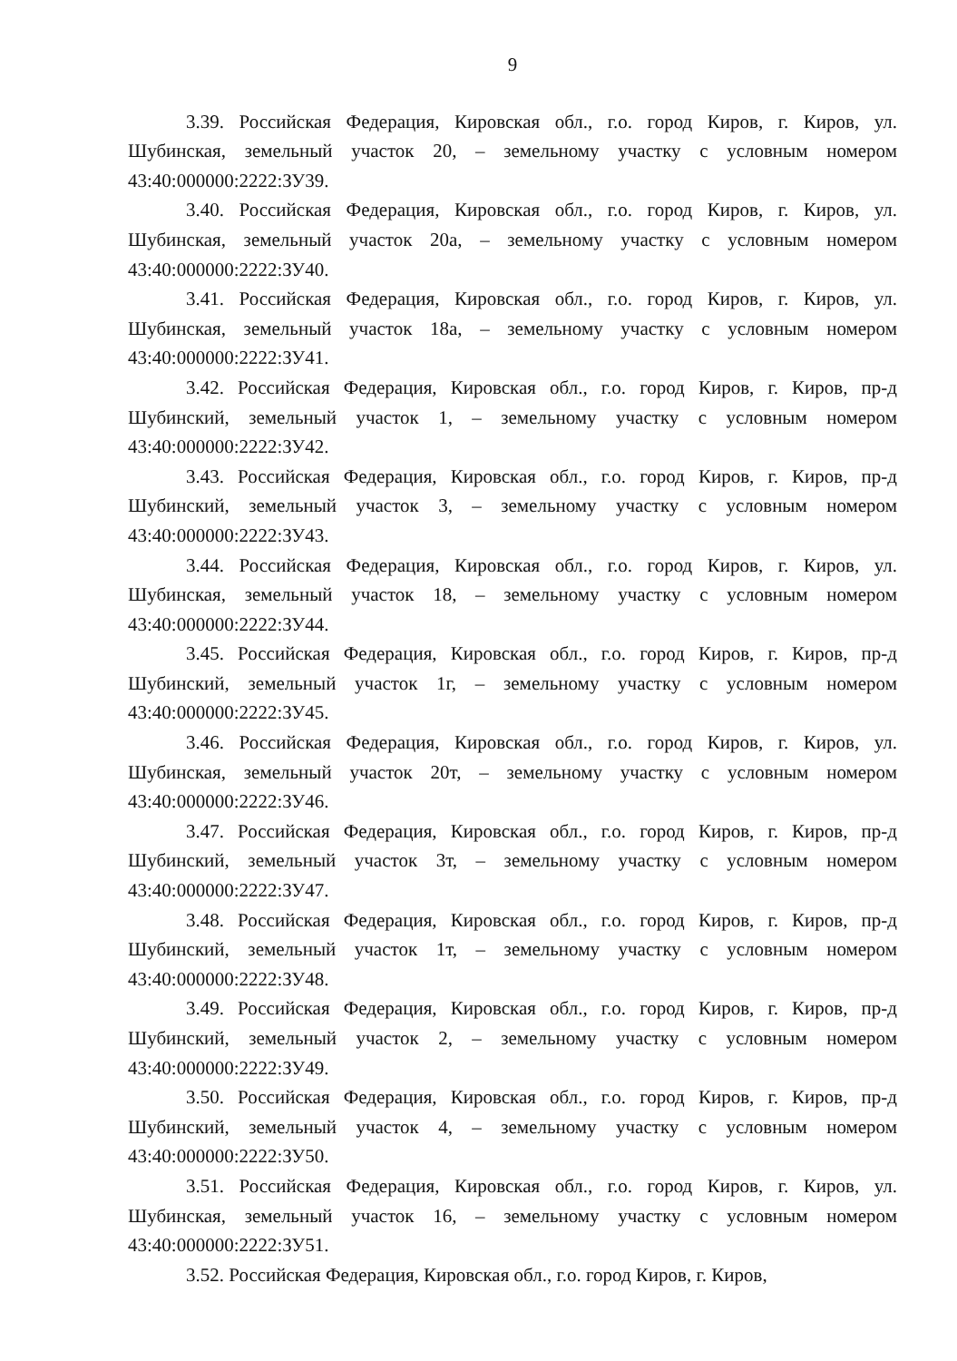9
3.39. Российская Федерация, Кировская обл., г.о. город Киров, г. Киров, ул. Шубинская, земельный участок 20, – земельному участку с условным номером 43:40:000000:2222:ЗУ39.
3.40. Российская Федерация, Кировская обл., г.о. город Киров, г. Киров, ул. Шубинская, земельный участок 20а, – земельному участку с условным номером 43:40:000000:2222:ЗУ40.
3.41. Российская Федерация, Кировская обл., г.о. город Киров, г. Киров, ул. Шубинская, земельный участок 18а, – земельному участку с условным номером 43:40:000000:2222:ЗУ41.
3.42. Российская Федерация, Кировская обл., г.о. город Киров, г. Киров, пр-д Шубинский, земельный участок 1, – земельному участку с условным номером 43:40:000000:2222:ЗУ42.
3.43. Российская Федерация, Кировская обл., г.о. город Киров, г. Киров, пр-д Шубинский, земельный участок 3, – земельному участку с условным номером 43:40:000000:2222:ЗУ43.
3.44. Российская Федерация, Кировская обл., г.о. город Киров, г. Киров, ул. Шубинская, земельный участок 18, – земельному участку с условным номером 43:40:000000:2222:ЗУ44.
3.45. Российская Федерация, Кировская обл., г.о. город Киров, г. Киров, пр-д Шубинский, земельный участок 1г, – земельному участку с условным номером 43:40:000000:2222:ЗУ45.
3.46. Российская Федерация, Кировская обл., г.о. город Киров, г. Киров, ул. Шубинская, земельный участок 20т, – земельному участку с условным номером 43:40:000000:2222:ЗУ46.
3.47. Российская Федерация, Кировская обл., г.о. город Киров, г. Киров, пр-д Шубинский, земельный участок 3т, – земельному участку с условным номером 43:40:000000:2222:ЗУ47.
3.48. Российская Федерация, Кировская обл., г.о. город Киров, г. Киров, пр-д Шубинский, земельный участок 1т, – земельному участку с условным номером 43:40:000000:2222:ЗУ48.
3.49. Российская Федерация, Кировская обл., г.о. город Киров, г. Киров, пр-д Шубинский, земельный участок 2, – земельному участку с условным номером 43:40:000000:2222:ЗУ49.
3.50. Российская Федерация, Кировская обл., г.о. город Киров, г. Киров, пр-д Шубинский, земельный участок 4, – земельному участку с условным номером 43:40:000000:2222:ЗУ50.
3.51. Российская Федерация, Кировская обл., г.о. город Киров, г. Киров, ул. Шубинская, земельный участок 16, – земельному участку с условным номером 43:40:000000:2222:ЗУ51.
3.52. Российская Федерация, Кировская обл., г.о. город Киров, г. Киров,